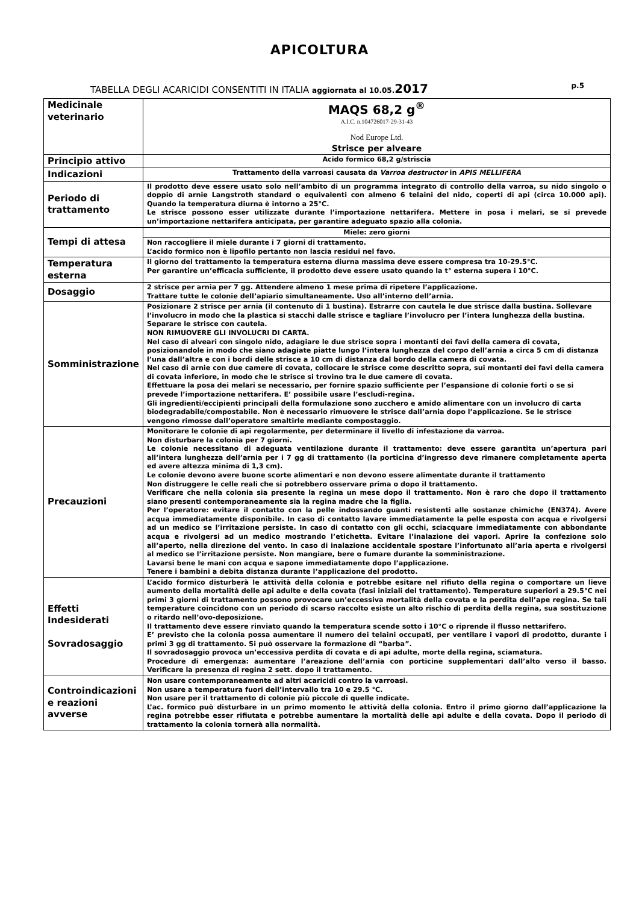APICOLTURA
TABELLA DEGLI ACARICIDI CONSENTITI IN ITALIA aggiornata al 10.05. 2017 p.5
| Medicinale veterinario | MAQS 68,2 g<sup>®</sup> A.I.C. n.104726017-29-31-43 Nod Europe Ltd. Strisce per alveare |
| Principio attivo | Acido formico 68,2 g/striscia |
| Indicazioni | Trattamento della varroasi causata da Varroa destructor in APIS MELLIFERA |
| Periodo di trattamento | Il prodotto deve essere usato solo nell’ambito di un programma integrato di controllo della varroa, su nido singolo o doppio di arnie Langstroth standard o equivalenti con almeno 6 telaini del nido, coperti di api (circa 10.000 api). Quando la temperatura diurna è intorno a 25°C. Le strisce possono esser utilizzate durante l’importazione nettarifera. Mettere in posa i melari, se si prevede un’importazione nettarifera anticipata, per garantire adeguato spazio alla colonia. |
| Tempi di attesa | Miele: zero giorni |
| | Non raccogliere il miele durante i 7 giorni di trattamento. L’acido formico non è lipofilo pertanto non lascia residui nel favo. |
| Temperatura esterna | Il giorno del trattamento la temperatura esterna diurna massima deve essere compresa tra 10-29.5°C. Per garantire un’efficacia sufficiente, il prodotto deve essere usato quando la t° esterna supera i 10°C. |
| Dosaggio | 2 strisce per arnia per 7 gg. Attendere almeno 1 mese prima di ripetere l’applicazione. Trattare tutte le colonie dell’apiario simultaneamente. Uso all’interno dell’arnia. |
| Somministrazione | Posizionare 2 strisce per arnia (il contenuto di 1 bustina). Estrarre con cautela le due strisce dalla bustina. Sollevare l’involucro in modo che la plastica si stacchi dalle strisce e tagliare l’involucro per l’intera lunghezza della bustina. Separare le strisce con cautela. NON RIMUOVERE GLI INVOLUCRI DI CARTA. Nel caso di alveari con singolo nido, adagiare le due strisce sopra i montanti dei favi della camera di covata, posizionandole in modo che siano adagiate piatte lungo l’intera lunghezza del corpo dell’arnia a circa 5 cm di distanza l’una dall’altra e con i bordi delle strisce a 10 cm di distanza dal bordo della camera di covata. Nel caso di arnie con due camere di covata, collocare le strisce come descritto sopra, sui montanti dei favi della camera di covata inferiore, in modo che le strisce si trovino tra le due camere di covata. Effettuare la posa dei melari se necessario, per fornire spazio sufficiente per l’espansione di colonie forti o se si prevede l’importazione nettarifera. E’ possibile usare l’escludi-regina. Gli ingredienti/eccipienti principali della formulazione sono zucchero e amido alimentare con un involucro di carta biodegradabile/compostabile. Non è necessario rimuovere le strisce dall’arnia dopo l’applicazione. Se le strisce vengono rimosse dall’operatore smaltirle mediante compostaggio. |
| Precauzioni | Monitorare le colonie di api regolarmente, per determinare il livello di infestazione da varroa. Non disturbare la colonia per 7 giorni. Le colonie necessitano di adeguata ventilazione durante il trattamento: deve essere garantita un’apertura pari all’intera lunghezza dell’arnia per i 7 gg di trattamento (la porticina d’ingresso deve rimanere completamente aperta ed avere altezza minima di 1,3 cm). Le colonie devono avere buone scorte alimentari e non devono essere alimentate durante il trattamento Non distruggere le celle reali che si potrebbero osservare prima o dopo il trattamento. Verificare che nella colonia sia presente la regina un mese dopo il trattamento. Non è raro che dopo il trattamento siano presenti contemporaneamente sia la regina madre che la figlia. Per l’operatore: evitare il contatto con la pelle indossando guanti resistenti alle sostanze chimiche (EN374). Avere acqua immediatamente disponibile. In caso di contatto lavare immediatamente la pelle esposta con acqua e rivolgersi ad un medico se l’irritazione persiste. In caso di contatto con gli occhi, sciacquare immediatamente con abbondante acqua e rivolgersi ad un medico mostrando l’etichetta. Evitare l’inalazione dei vapori. Aprire la confezione solo all’aperto, nella direzione del vento. In caso di inalazione accidentale spostare l’infortunato all’aria aperta e rivolgersi al medico se l’irritazione persiste. Non mangiare, bere o fumare durante la somministrazione. Lavarsi bene le mani con acqua e sapone immediatamente dopo l’applicazione. Tenere i bambini a debita distanza durante l’applicazione del prodotto. |
| Effetti Indesiderati Sovradosaggio | L’acido formico disturberà le attività della colonia e potrebbe esitare nel rifiuto della regina o comportare un lieve aumento della mortalità delle api adulte e della covata (fasi iniziali del trattamento). Temperature superiori a 29.5°C nei primi 3 giorni di trattamento possono provocare un’eccessiva mortalità della covata e la perdita dell’ape regina. Se tali temperature coincidono con un periodo di scarso raccolto esiste un alto rischio di perdita della regina, sua sostituzione o ritardo nell’ovo-deposizione. Il trattamento deve essere rinviato quando la temperatura scende sotto i 10°C o riprende il flusso nettarifero. E’ previsto che la colonia possa aumentare il numero dei telaini occupati, per ventilare i vapori di prodotto, durante i primi 3 gg di trattamento. Si può osservare la formazione di “barba”. Il sovradosaggio provoca un’eccessiva perdita di covata e di api adulte, morte della regina, sciamatura. Procedure di emergenza: aumentare l’areazione dell’arnia con porticine supplementari dall’alto verso il basso. Verificare la presenza di regina 2 sett. dopo il trattamento. |
| Controindicazioni e reazioni avverse | Non usare contemporaneamente ad altri acaricidi contro la varroasi. Non usare a temperatura fuori dell’intervallo tra 10 e 29.5 °C. Non usare per il trattamento di colonie più piccole di quelle indicate. L’ac. formico può disturbare in un primo momento le attività della colonia. Entro il primo giorno dall’applicazione la regina potrebbe esser rifiutata e potrebbe aumentare la mortalità delle api adulte e della covata. Dopo il periodo di trattamento la colonia tornerà alla normalità. |